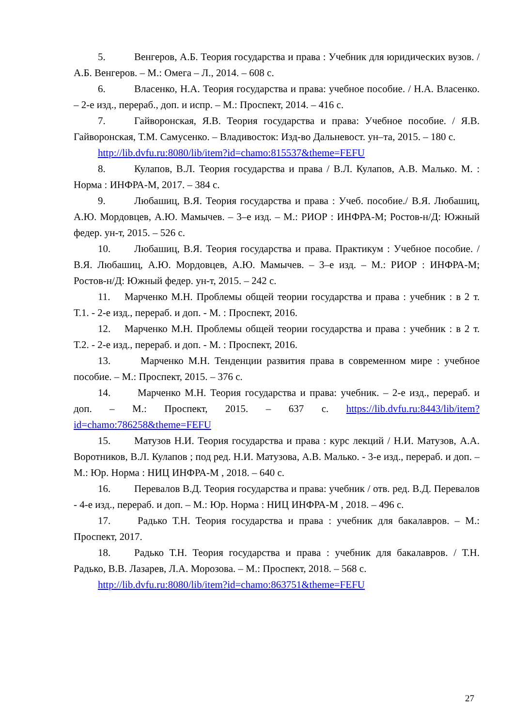5. Венгеров, А.Б. Теория государства и права : Учебник для юридических вузов. / А.Б. Венгеров. – М.: Омега – Л., 2014. – 608 с.
6. Власенко, Н.А. Теория государства и права: учебное пособие. / Н.А. Власенко. – 2-е изд., перераб., доп. и испр. – М.: Проспект, 2014. – 416 с.
7. Гайворонская, Я.В. Теория государства и права: Учебное пособие. / Я.В. Гайворонская, Т.М. Самусенко. – Владивосток: Изд-во Дальневост. ун–та, 2015. – 180 с.
http://lib.dvfu.ru:8080/lib/item?id=chamo:815537&theme=FEFU
8. Кулапов, В.Л. Теория государства и права / В.Л. Кулапов, А.В. Малько. М. : Норма : ИНФРА-М, 2017. – 384 с.
9. Любашиц, В.Я. Теория государства и права : Учеб. пособие./ В.Я. Любашиц, А.Ю. Мордовцев, А.Ю. Мамычев. – 3–е изд. – М.: РИОР : ИНФРА-М; Ростов-н/Д: Южный федер. ун-т, 2015. – 526 с.
10. Любашиц, В.Я. Теория государства и права. Практикум : Учебное пособие. / В.Я. Любашиц, А.Ю. Мордовцев, А.Ю. Мамычев. – 3–е изд. – М.: РИОР : ИНФРА-М; Ростов-н/Д: Южный федер. ун-т, 2015. – 242 с.
11. Марченко М.Н. Проблемы общей теории государства и права : учебник : в 2 т. Т.1. - 2-е изд., перераб. и доп. - М. : Проспект, 2016.
12. Марченко М.Н. Проблемы общей теории государства и права : учебник : в 2 т. Т.2. - 2-е изд., перераб. и доп. - М. : Проспект, 2016.
13. Марченко М.Н. Тенденции развития права в современном мире : учебное пособие. – М.: Проспект, 2015. – 376 с.
14. Марченко М.Н. Теория государства и права: учебник. – 2-е изд., перераб. и доп. – М.: Проспект, 2015. – 637 с. https://lib.dvfu.ru:8443/lib/item?id=chamo:786258&theme=FEFU
15. Матузов Н.И. Теория государства и права : курс лекций / Н.И. Матузов, А.А. Воротников, В.Л. Кулапов ; под ред. Н.И. Матузова, А.В. Малько. - 3-е изд., перераб. и доп. – М.: Юр. Норма : НИЦ ИНФРА-М , 2018. – 640 с.
16. Перевалов В.Д. Теория государства и права: учебник / отв. ред. В.Д. Перевалов - 4-е изд., перераб. и доп. – М.: Юр. Норма : НИЦ ИНФРА-М , 2018. – 496 с.
17. Радько Т.Н. Теория государства и права : учебник для бакалавров. – М.: Проспект, 2017.
18. Радько Т.Н. Теория государства и права : учебник для бакалавров. / Т.Н. Радько, В.В. Лазарев, Л.А. Морозова. – М.: Проспект, 2018. – 568 с.
http://lib.dvfu.ru:8080/lib/item?id=chamo:863751&theme=FEFU
27